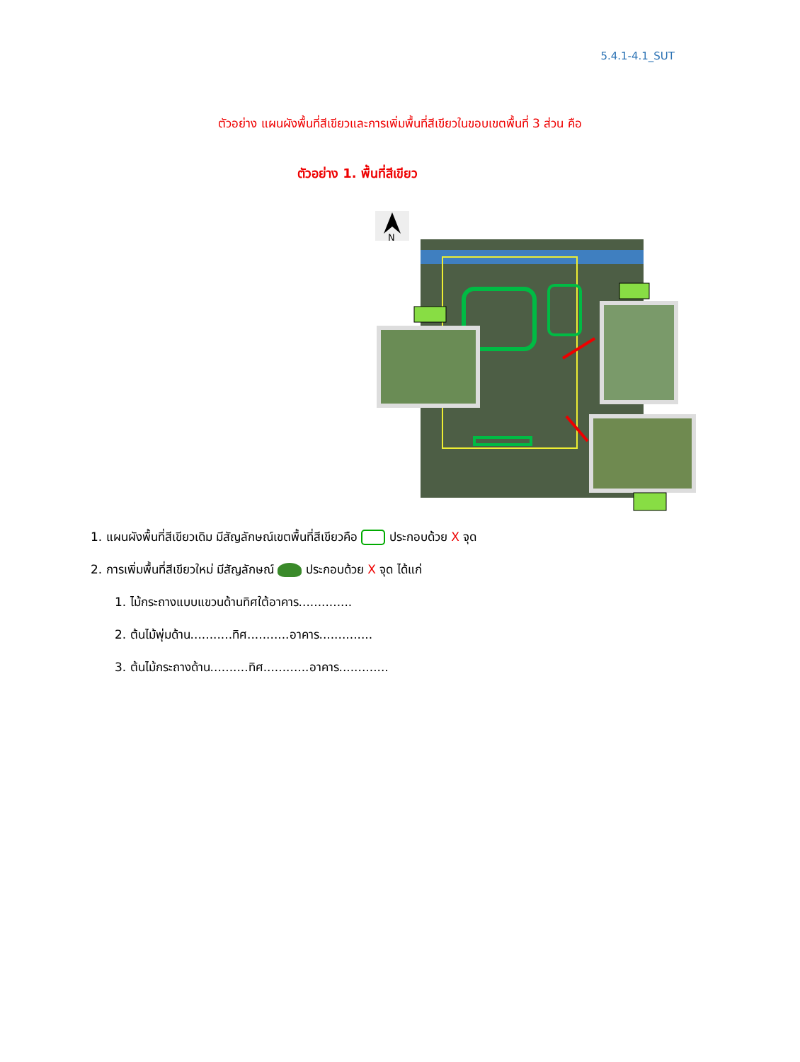5.4.1-4.1_SUT
ตัวอย่าง แผนผังพื้นที่สีเขียวและการเพิ่มพื้นที่สีเขียวในขอบเขตพื้นที่ 3 ส่วน คือ
ตัวอย่าง 1. พื้นที่สีเขียว
N
1. แผนผังพื้นที่สีเขียวเดิม มีสัญลักษณ์เขตพื้นที่สีเขียวคือ ประกอบด้วย X จุด
2. การเพิ่มพื้นที่สีเขียวใหม่ มีสัญลักษณ์ ประกอบด้วย X จุด ได้แก่
1. ไม้กระถางแบบแขวนด้านทิศใต้อาคาร..............
2. ต้นไม้พุ่มด้าน...........ทิศ...........อาคาร..............
3. ต้นไม้กระถางด้าน..........ทิศ............อาคาร.............